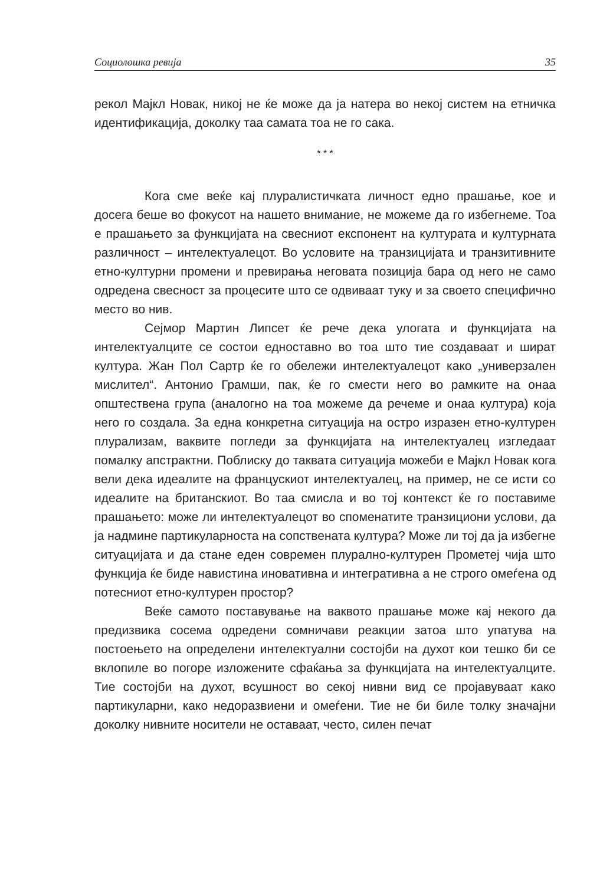Социолошка ревија 35
рекол Мајкл Новак, никој не ќе може да ја натера во некој систем на етничка идентификација, доколку таа самата тоа не го сака.
* * *
Кога сме веќе кај плуралистичката личност едно прашање, кое и досега беше во фокусот на нашето внимание, не можеме да го избегнеме. Тоа е прашањето за функцијата на свесниот експонент на културата и културната различност – интелектуалецот. Во условите на транзицијата и транзитивните етно-културни промени и превирања неговата позиција бара од него не само одредена свесност за процесите што се одвиваат туку и за своето специфично место во нив.
Сејмор Мартин Липсет ќе рече дека улогата и функцијата на интелектуалците се состои едноставно во тоа што тие создаваат и шират култура. Жан Пол Сартр ќе го обележи интелектуалецот како „универзален мислител“. Антонио Грамши, пак, ќе го смести него во рамките на онаа општествена група (аналогно на тоа можеме да речеме и онаа култура) која него го создала. За една конкретна ситуација на остро изразен етно-културен плурализам, ваквите погледи за функцијата на интелектуалец изгледаат помалку апстрактни. Поблиску до таквата ситуација можеби е Мајкл Новак кога вели дека идеалите на францускиот интелектуалец, на пример, не се исти со идеалите на британскиот. Во таа смисла и во тој контекст ќе го поставиме прашањето: може ли интелектуалецот во споменатите транзициони услови, да ја надмине партикуларноста на сопствената култура? Може ли тој да ја избегне ситуацијата и да стане еден современ плурално-културен Прометеј чија што функција ќе биде навистина иновативна и интегративна а не строго омеѓена од потесниот етно-културен простор?
Веќе самото поставување на ваквото прашање може кај некого да предизвика сосема одредени сомничави реакции затоа што упатува на постоењето на определени интелектуални состојби на духот кои тешко би се вклопиле во погоре изложените сфаќања за функцијата на интелектуалците. Тие состојби на духот, всушност во секој нивни вид се пројавуваат како партикуларни, како недоразвиени и омеѓени. Тие не би биле толку значајни доколку нивните носители не оставаат, често, силен печат